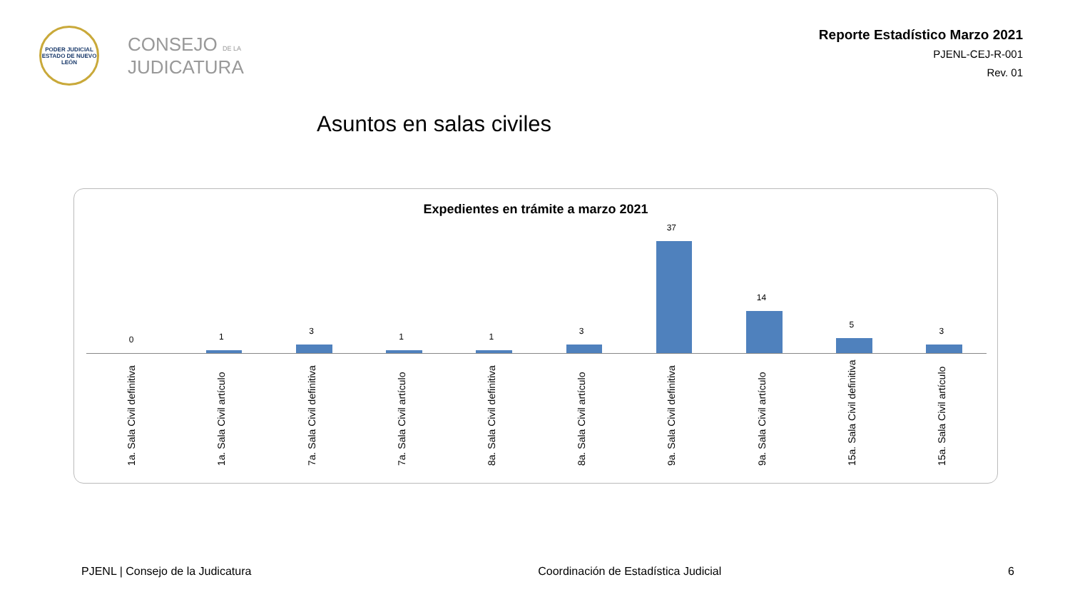PODER JUDICIAL
ESTADO DE NUEVO LEÓN
CONSEJO DE LA
JUDICATURA
Reporte Estadístico Marzo 2021
PJENL-CEJ-R-001
Rev. 01
Asuntos en salas civiles
Expedientes en trámite a marzo 2021
0
1a. Sala Civil definitiva
1
1a. Sala Civil artículo
3
7a. Sala Civil definitiva
1
7a. Sala Civil artículo
1
8a. Sala Civil definitiva
3
8a. Sala Civil artículo
37
9a. Sala Civil definitiva
14
9a. Sala Civil artículo
5
15a. Sala Civil definitiva
3
15a. Sala Civil artículo
PJENL | Consejo de la Judicatura Coordinación de Estadística Judicial 6